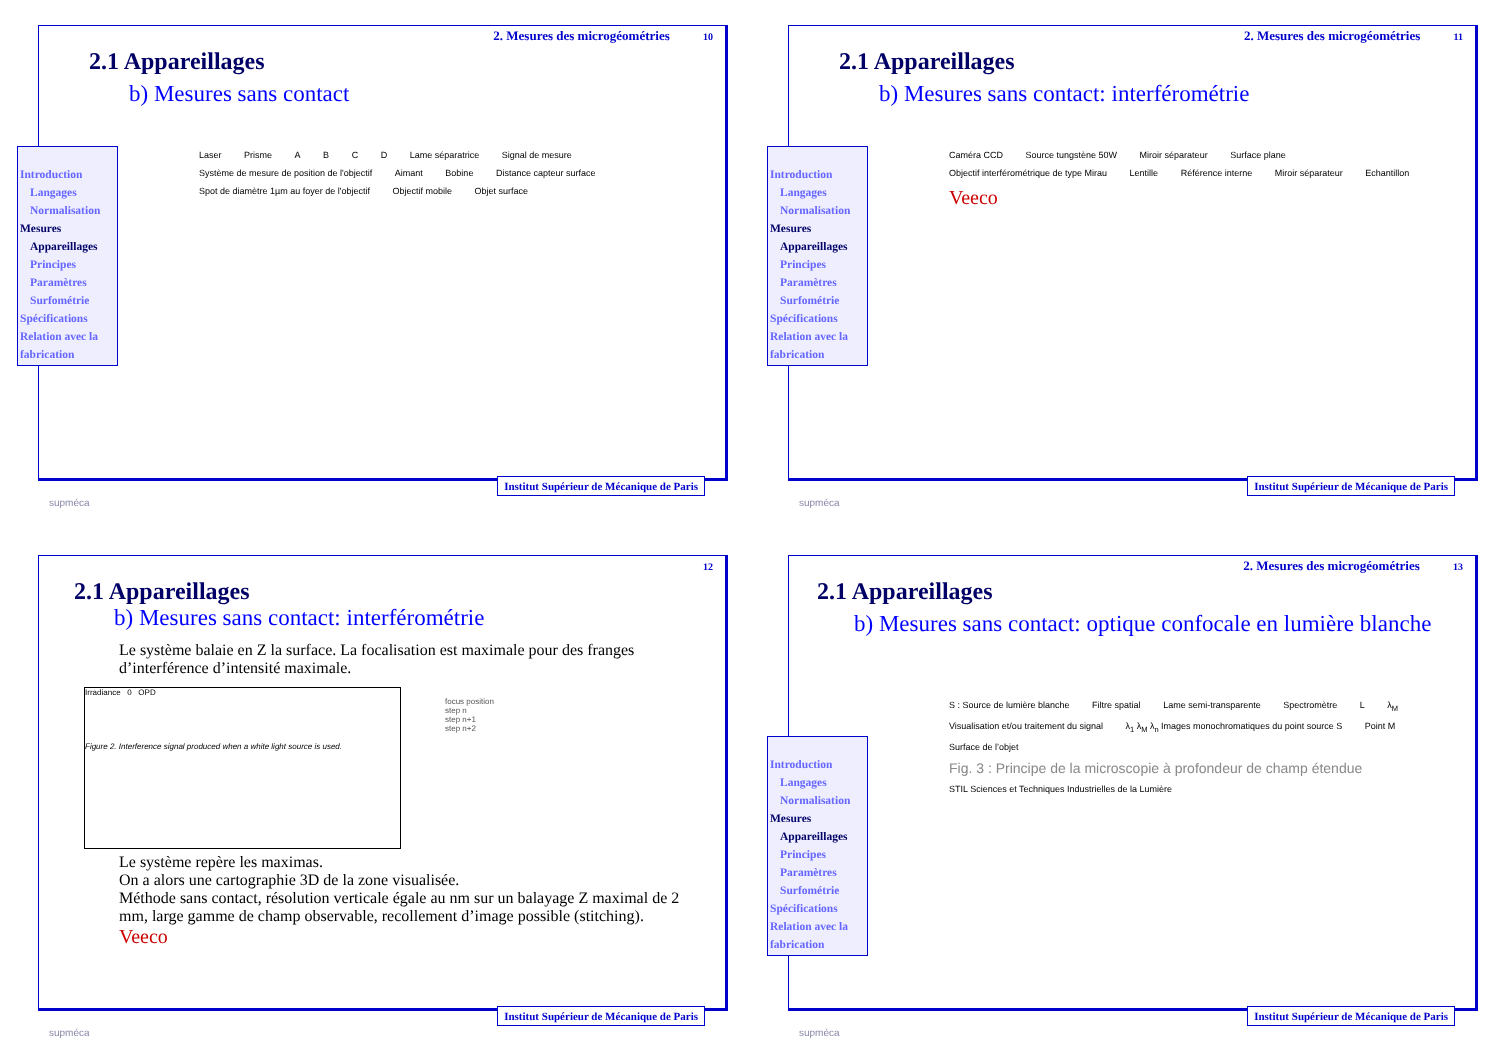2. Mesures des microgéométries 10
2.1 Appareillages
b) Mesures sans contact
Introduction
Langages
Normalisation
Mesures
Appareillages
Principes
Paramètres
Surfométrie
Spécifications
Relation avec la fabrication
Laser Prisme A B C D Lame séparatrice Signal de mesure Système de mesure de position de l'objectif Aimant Bobine Distance capteur surface Spot de diamètre 1µm au foyer de l'objectif Objectif mobile Objet surface
supméca
Institut Supérieur de Mécanique de Paris
2. Mesures des microgéométries 11
2.1 Appareillages
b) Mesures sans contact: interférométrie
Introduction
Langages
Normalisation
Mesures
Appareillages
Principes
Paramètres
Surfométrie
Spécifications
Relation avec la fabrication
Caméra CCD Source tungstène 50W Miroir séparateur Surface plane Objectif interférométrique de type Mirau Lentille Référence interne Miroir séparateur Echantillon Veeco
supméca
Institut Supérieur de Mécanique de Paris
12
2.1 Appareillages
b) Mesures sans contact: interférométrie
Le système balaie en Z la surface. La focalisation est maximale pour des franges d’interférence d’intensité maximale.
Irradiance 0 OPD
Figure 2. Interference signal produced when a white light source is used.
focus position
step n
step n+1
step n+2
Le système repère les maximas.
On a alors une cartographie 3D de la zone visualisée.
Méthode sans contact, résolution verticale égale au nm sur un balayage Z maximal de 2 mm, large gamme de champ observable, recollement d’image possible (stitching). Veeco
supméca
Institut Supérieur de Mécanique de Paris
2. Mesures des microgéométries 13
2.1 Appareillages
b) Mesures sans contact: optique confocale en lumière blanche
Introduction
Langages
Normalisation
Mesures
Appareillages
Principes
Paramètres
Surfométrie
Spécifications
Relation avec la fabrication
S : Source de lumière blanche Filtre spatial Lame semi-transparente Spectromètre L λ<sub>M</sub> Visualisation et/ou traitement du signal λ<sub>1</sub> λ<sub>M</sub> λ<sub>n</sub> Images monochromatiques du point source S Point M Surface de l’objet
Fig. 3 : Principe de la microscopie à profondeur de champ étendue STIL Sciences et Techniques Industrielles de la Lumière
supméca
Institut Supérieur de Mécanique de Paris